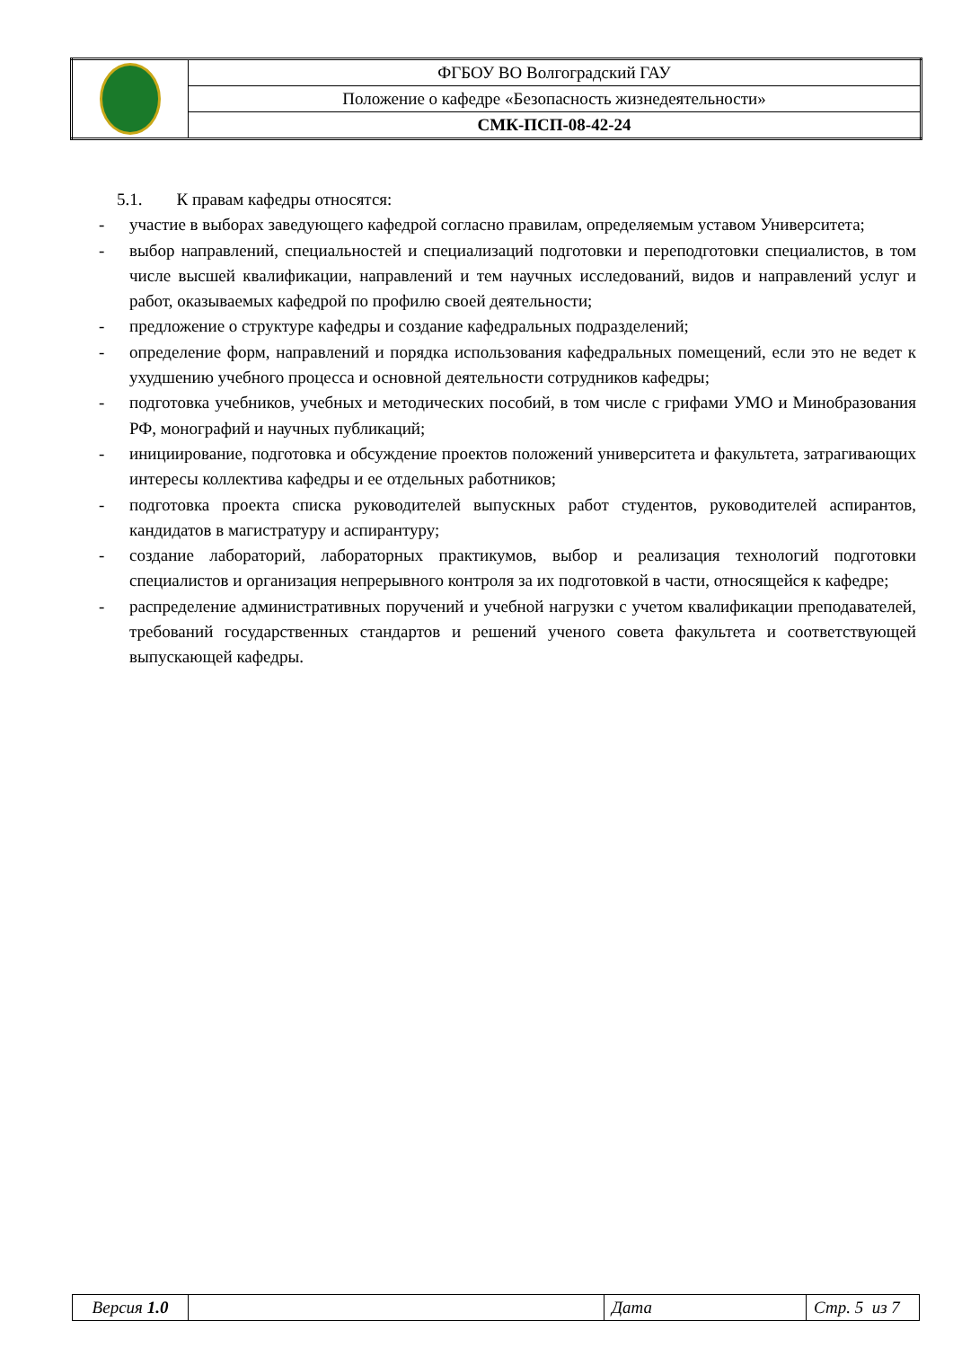| | ФГБОУ ВО Волгоградский ГАУ |
| | Положение о кафедре «Безопасность жизнедеятельности» |
| | СМК-ПСП-08-42-24 |
5.1. К правам кафедры относятся:
- участие в выборах заведующего кафедрой согласно правилам, определяемым уставом Университета;
- выбор направлений, специальностей и специализаций подготовки и переподготовки специалистов, в том числе высшей квалификации, направлений и тем научных исследований, видов и направлений услуг и работ, оказываемых кафедрой по профилю своей деятельности;
- предложение о структуре кафедры и создание кафедральных подразделений;
- определение форм, направлений и порядка использования кафедральных помещений, если это не ведет к ухудшению учебного процесса и основной деятельности сотрудников кафедры;
- подготовка учебников, учебных и методических пособий, в том числе с грифами УМО и Минобразования РФ, монографий и научных публикаций;
- инициирование, подготовка и обсуждение проектов положений университета и факультета, затрагивающих интересы коллектива кафедры и ее отдельных работников;
- подготовка проекта списка руководителей выпускных работ студентов, руководителей аспирантов, кандидатов в магистратуру и аспирантуру;
- создание лабораторий, лабораторных практикумов, выбор и реализация технологий подготовки специалистов и организация непрерывного контроля за их подготовкой в части, относящейся к кафедре;
- распределение административных поручений и учебной нагрузки с учетом квалификации преподавателей, требований государственных стандартов и решений ученого совета факультета и соответствующей выпускающей кафедры.
| Версия 1.0 | | Дата | Стр. 5 из 7 |